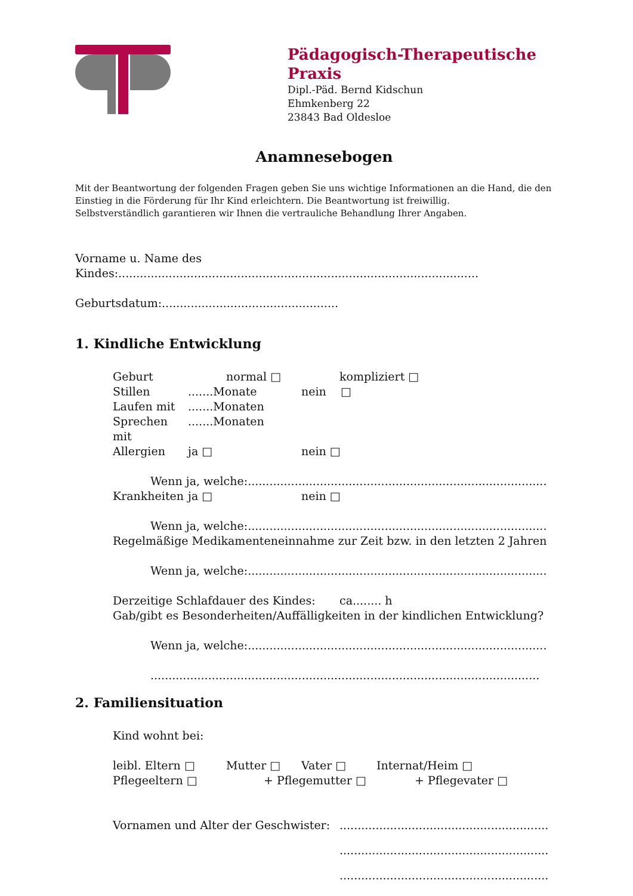Pädagogisch-Therapeutische Praxis
Dipl.-Päd. Bernd Kidschun
Ehmkenberg 22
23843 Bad Oldesloe
Anamnesebogen
Mit der Beantwortung der folgenden Fragen geben Sie uns wichtige Informationen an die Hand, die den Einstieg in die Förderung für Ihr Kind erleichtern. Die Beantwortung ist freiwillig.
Selbstverständlich garantieren wir Ihnen die vertrauliche Behandlung Ihrer Angaben.
Vorname u. Name des Kindes:....................................................................................................
Geburtsdatum:.................................................
1. Kindliche Entwicklung
Geburt normal □ kompliziert □
Stillen.......Monate nein □
Laufen mit.......Monaten
Sprechen mit.......Monaten
Allergien ja □ nein □
Wenn ja, welche:...................................................................................
Krankheiten ja □ nein □
Wenn ja, welche:...................................................................................
Regelmäßige Medikamenteneinnahme zur Zeit bzw. in den letzten 2 Jahren
Wenn ja, welche:...................................................................................
Derzeitige Schlafdauer des Kindes: ca........ h
Gab/gibt es Besonderheiten/Auffälligkeiten in der kindlichen Entwicklung?
Wenn ja, welche:...................................................................................
............................................................................................................
2. Familiensituation
Kind wohnt bei:
leibl. Eltern □ Mutter □ Vater □ Internat/Heim □
Pflegeeltern □ + Pflegemutter □ + Pflegevater □
Vornamen und Alter der Geschwister:..........................................................
..........................................................
..........................................................